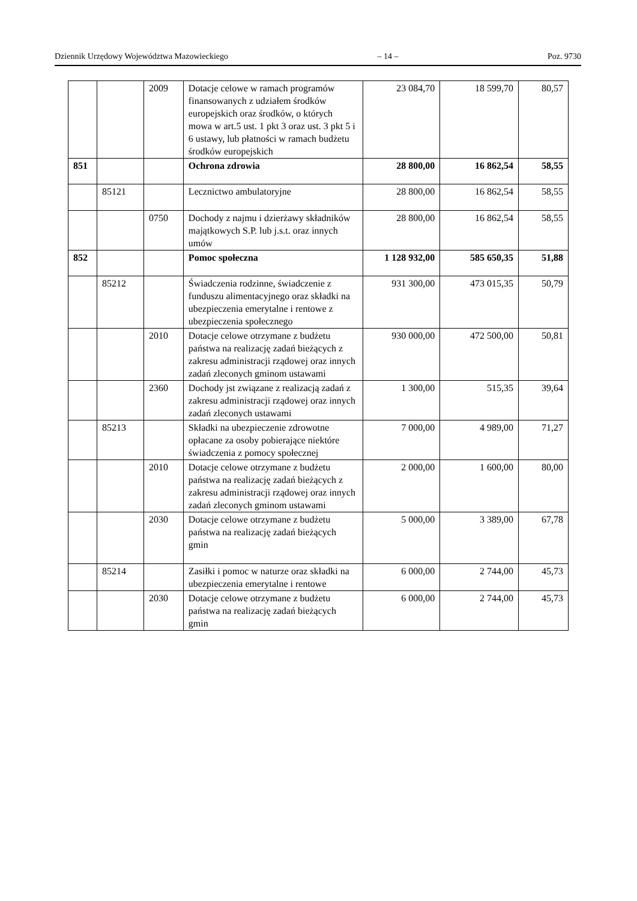Dziennik Urzędowy Województwa Mazowieckiego – 14 – Poz. 9730
| | | 2009 | Dotacje celowe w ramach programów finansowanych z udziałem środków europejskich oraz środków, o których mowa w art.5 ust. 1 pkt 3 oraz ust. 3 pkt 5 i 6 ustawy, lub płatności w ramach budżetu środków europejskich | 23 084,70 | 18 599,70 | 80,57 |
| 851 | | | Ochrona zdrowia | 28 800,00 | 16 862,54 | 58,55 |
| | 85121 | | Lecznictwo ambulatoryjne | 28 800,00 | 16 862,54 | 58,55 |
| | | 0750 | Dochody z najmu i dzierżawy składników majątkowych S.P. lub j.s.t. oraz innych umów | 28 800,00 | 16 862,54 | 58,55 |
| 852 | | | Pomoc społeczna | 1 128 932,00 | 585 650,35 | 51,88 |
| | 85212 | | Świadczenia rodzinne, świadczenie z funduszu alimentacyjnego oraz składki na ubezpieczenia emerytalne i rentowe z ubezpieczenia społecznego | 931 300,00 | 473 015,35 | 50,79 |
| | | 2010 | Dotacje celowe otrzymane z budżetu państwa na realizację zadań bieżących z zakresu administracji rządowej oraz innych zadań zleconych gminom ustawami | 930 000,00 | 472 500,00 | 50,81 |
| | | 2360 | Dochody jst związane z realizacją zadań z zakresu administracji rządowej oraz innych zadań zleconych ustawami | 1 300,00 | 515,35 | 39,64 |
| | 85213 | | Składki na ubezpieczenie zdrowotne opłacane za osoby pobierające niektóre świadczenia z pomocy społecznej | 7 000,00 | 4 989,00 | 71,27 |
| | | 2010 | Dotacje celowe otrzymane z budżetu państwa na realizację zadań bieżących z zakresu administracji rządowej oraz innych zadań zleconych gminom ustawami | 2 000,00 | 1 600,00 | 80,00 |
| | | 2030 | Dotacje celowe otrzymane z budżetu państwa na realizację zadań bieżących gmin | 5 000,00 | 3 389,00 | 67,78 |
| | 85214 | | Zasiłki i pomoc w naturze oraz składki na ubezpieczenia emerytalne i rentowe | 6 000,00 | 2 744,00 | 45,73 |
| | | 2030 | Dotacje celowe otrzymane z budżetu państwa na realizację zadań bieżących gmin | 6 000,00 | 2 744,00 | 45,73 |